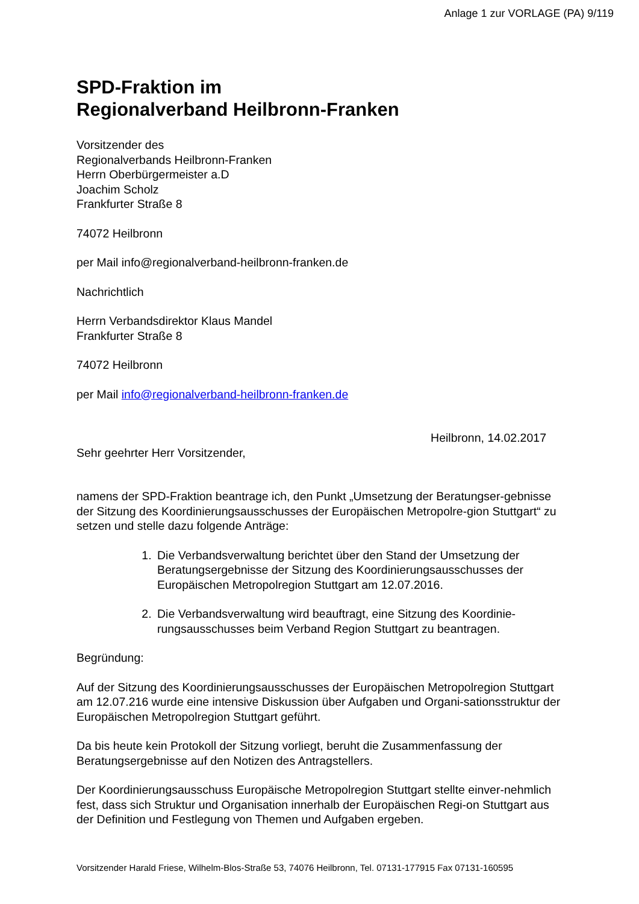Anlage 1 zur VORLAGE (PA) 9/119
SPD-Fraktion im
Regionalverband Heilbronn-Franken
Vorsitzender des
Regionalverbands Heilbronn-Franken
Herrn Oberbürgermeister a.D
Joachim Scholz
Frankfurter Straße 8
74072 Heilbronn
per Mail info@regionalverband-heilbronn-franken.de
Nachrichtlich
Herrn Verbandsdirektor Klaus Mandel
Frankfurter Straße 8
74072 Heilbronn
per Mail info@regionalverband-heilbronn-franken.de
Heilbronn, 14.02.2017
Sehr geehrter Herr Vorsitzender,
namens der SPD-Fraktion beantrage ich, den Punkt „Umsetzung der Beratungser-gebnisse der Sitzung des Koordinierungsausschusses der Europäischen Metropolre-gion Stuttgart“ zu setzen und stelle dazu folgende Anträge:
1. Die Verbandsverwaltung berichtet über den Stand der Umsetzung der Beratungsergebnisse der Sitzung des Koordinierungsausschusses der Europäischen Metropolregion Stuttgart am 12.07.2016.
2. Die Verbandsverwaltung wird beauftragt, eine Sitzung des Koordinie-rungsausschusses beim Verband Region Stuttgart zu beantragen.
Begründung:
Auf der Sitzung des Koordinierungsausschusses der Europäischen Metropolregion Stuttgart am 12.07.216 wurde eine intensive Diskussion über Aufgaben und Organi-sationsstruktur der Europäischen Metropolregion Stuttgart geführt.
Da bis heute kein Protokoll der Sitzung vorliegt, beruht die Zusammenfassung der Beratungsergebnisse auf den Notizen des Antragstellers.
Der Koordinierungsausschuss Europäische Metropolregion Stuttgart stellte einver-nehmlich fest, dass sich Struktur und Organisation innerhalb der Europäischen Regi-on Stuttgart aus der Definition und Festlegung von Themen und Aufgaben ergeben.
Vorsitzender Harald Friese, Wilhelm-Blos-Straße 53, 74076 Heilbronn, Tel. 07131-177915 Fax 07131-160595